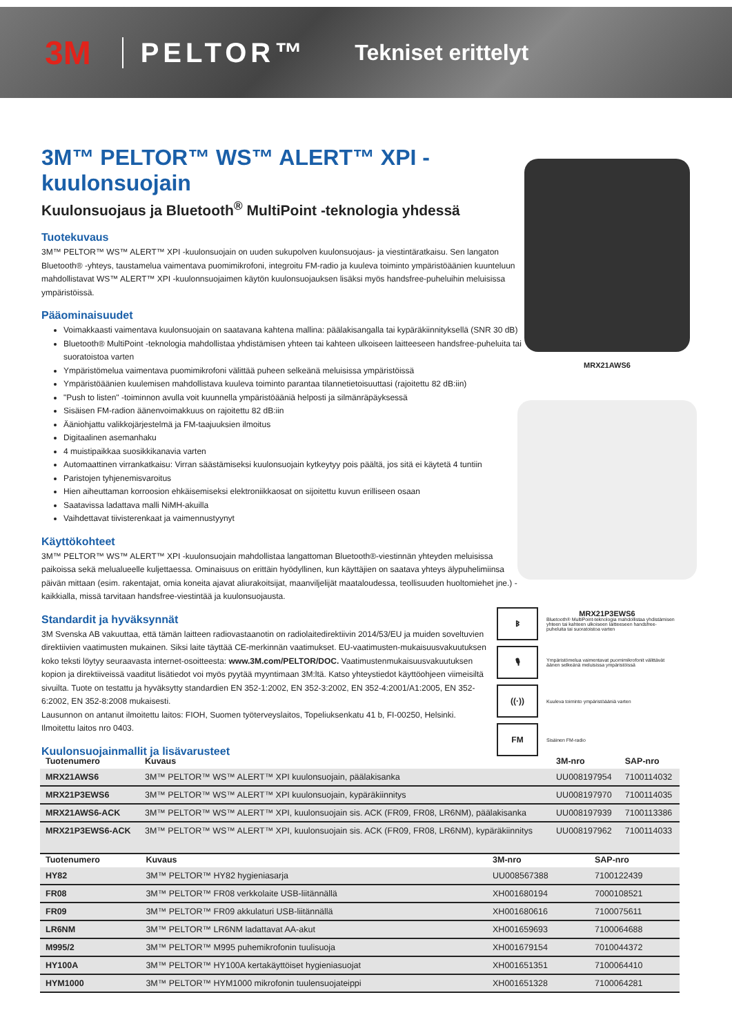3M PELTOR™ Tekniset erittelyt
3M™ PELTOR™ WS™ ALERT™ XPI -kuulonsuojain
Kuulonsuojaus ja Bluetooth<sup>®</sup> MultiPoint -teknologia yhdessä
Tuotekuvaus
3M™ PELTOR™ WS™ ALERT™ XPI -kuulonsuojain on uuden sukupolven kuulonsuojaus- ja viestintäratkaisu. Sen langaton Bluetooth® -yhteys, taustamelua vaimentava puomimikrofoni, integroitu FM-radio ja kuuleva toiminto ympäristöäänien kuunteluun mahdollistavat WS™ ALERT™ XPI -kuulonnsuojaimen käytön kuulonsuojauksen lisäksi myös handsfree-puheluihin meluisissa ympäristöissä.
Pääominaisuudet
Voimakkaasti vaimentava kuulonsuojain on saatavana kahtena mallina: päälakisangalla tai kypäräkiinnityksellä (SNR 30 dB)
Bluetooth® MultiPoint -teknologia mahdollistaa yhdistämisen yhteen tai kahteen ulkoiseen laitteeseen handsfree-puheluita tai suoratoistoa varten
Ympäristömelua vaimentava puomimikrofoni välittää puheen selkeänä meluisissa ympäristöissä
Ympäristöäänien kuulemisen mahdollistava kuuleva toiminto parantaa tilannetietoisuuttasi (rajoitettu 82 dB:iin)
"Push to listen" -toiminnon avulla voit kuunnella ympäristöääniä helposti ja silmänräpäyksessä
Sisäisen FM-radion äänenvoimakkuus on rajoitettu 82 dB:iin
Ääniohjattu valikkojärjestelmä ja FM-taajuuksien ilmoitus
Digitaalinen asemanhaku
4 muistipaikkaa suosikkikanavia varten
Automaattinen virrankatkaisu: Virran säästämiseksi kuulonsuojain kytkeytyy pois päältä, jos sitä ei käytetä 4 tuntiin
Paristojen tyhjenemisvaroitus
Hien aiheuttaman korroosion ehkäisemiseksi elektroniikkaosat on sijoitettu kuvun erilliseen osaan
Saatavissa ladattava malli NiMH-akuilla
Vaihdettavat tiivisterenkaat ja vaimennustyynyt
Käyttökohteet
3M™ PELTOR™ WS™ ALERT™ XPI -kuulonsuojain mahdollistaa langattoman Bluetooth®-viestinnän yhteyden meluisissa paikoissa sekä melualueelle kuljettaessa. Ominaisuus on erittäin hyödyllinen, kun käyttäjien on saatava yhteys älypuhelimiinsa päivän mittaan (esim. rakentajat, omia koneita ajavat aliurakoitsijat, maanviljelijät maataloudessa, teollisuuden huoltomiehet jne.) - kaikkialla, missä tarvitaan handsfree-viestintää ja kuulonsuojausta.
Standardit ja hyväksynnät
3M Svenska AB vakuuttaa, että tämän laitteen radiovastaanotin on radiolaitedirektiivin 2014/53/EU ja muiden soveltuvien direktiivien vaatimusten mukainen. Siksi laite täyttää CE-merkinnän vaatimukset. EU-vaatimusten-mukaisuusvakuutuksen koko teksti löytyy seuraavasta internet-osoitteesta: www.3M.com/PELTOR/DOC. Vaatimustenmukaisuusvakuutuksen kopion ja direktiiveissä vaaditut lisätiedot voi myös pyytää myyntimaan 3M:ltä. Katso yhteystiedot käyttöohjeen viimeisiltä sivuilta. Tuote on testattu ja hyväksytty standardien EN 352-1:2002, EN 352-3:2002, EN 352-4:2001/A1:2005, EN 352-6:2002, EN 352-8:2008 mukaisesti.
Lausunnon on antanut ilmoitettu laitos: FIOH, Suomen työterveyslaitos, Topeliuksenkatu 41 b, FI-00250, Helsinki. Ilmoitettu laitos nro 0403.
Kuulonsuojainmallit ja lisävarusteet
MRX21AWS6
MRX21P3EWS6
ᛒ Bluetooth® MultiPoint-teknologia mahdollistaa yhdistämisen yhteen tai kahteen ulkoiseen laitteeseen handsfree-puheluita tai suoratoistoa varten
🎙 Ympäristömelua vaimentavat puomimikrofonit välittävät äänen selkeänä meluisissa ympäristöissä
((·)) Kuuleva toiminto ympäristöääniä varten
FM Sisäinen FM-radio
| Tuotenumero | Kuvaus | 3M-nro | SAP-nro |
| --- | --- | --- | --- |
| MRX21AWS6 | 3M™ PELTOR™ WS™ ALERT™ XPI kuulonsuojain, päälakisanka | UU008197954 | 7100114032 |
| MRX21P3EWS6 | 3M™ PELTOR™ WS™ ALERT™ XPI kuulonsuojain, kypäräkiinnitys | UU008197970 | 7100114035 |
| MRX21AWS6-ACK | 3M™ PELTOR™ WS™ ALERT™ XPI, kuulonsuojain sis. ACK (FR09, FR08, LR6NM), päälakisanka | UU008197939 | 7100113386 |
| MRX21P3EWS6-ACK | 3M™ PELTOR™ WS™ ALERT™ XPI, kuulonsuojain sis. ACK (FR09, FR08, LR6NM), kypäräkiinnitys | UU008197962 | 7100114033 |
| Tuotenumero | Kuvaus | 3M-nro | SAP-nro |
| --- | --- | --- | --- |
| HY82 | 3M™ PELTOR™ HY82 hygieniasarja | UU008567388 | 7100122439 |
| FR08 | 3M™ PELTOR™ FR08 verkkolaite USB-liitännällä | XH001680194 | 7000108521 |
| FR09 | 3M™ PELTOR™ FR09 akkulaturi USB-liitännällä | XH001680616 | 7100075611 |
| LR6NM | 3M™ PELTOR™ LR6NM ladattavat AA-akut | XH001659693 | 7100064688 |
| M995/2 | 3M™ PELTOR™ M995 puhemikrofonin tuulisuoja | XH001679154 | 7010044372 |
| HY100A | 3M™ PELTOR™ HY100A kertakäyttöiset hygieniasuojat | XH001651351 | 7100064410 |
| HYM1000 | 3M™ PELTOR™ HYM1000 mikrofonin tuulensuojateippi | XH001651328 | 7100064281 |